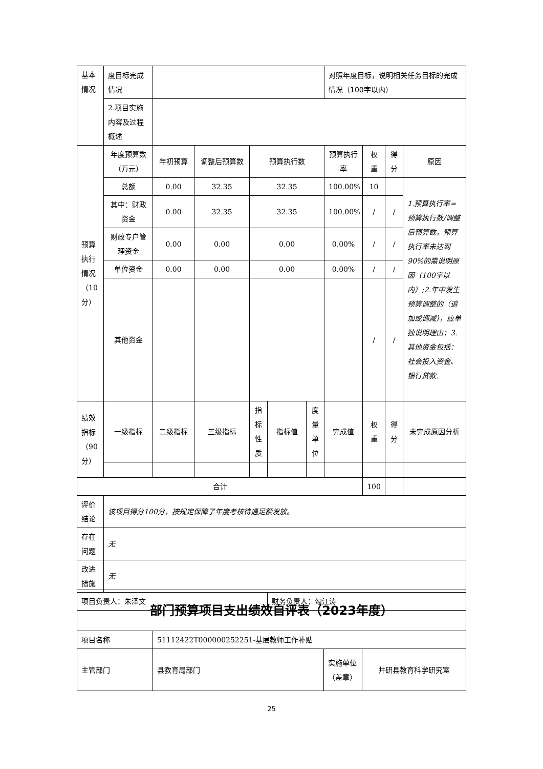| 基本情况 | 度目标完成情况 | | | | | | 对照年度目标，说明相关任务目标的完成情况（100字以内） | | | |
| | 2.项目实施内容及过程概述 | | | | | | | | | |
| 预算执行情况（10分） | 年度预算数（万元） | 年初预算 | 调整后预算数 | 预算执行数 | | | 预算执行率 | 权重 | 得分 | 原因 |
| | 总额 | 0.00 | 32.35 | 32.35 | | | 100.00% | 10 | | 1.预算执行率=预算执行数/调整后预算数，预算执行率未达到90%的需说明原因（100字以内）;2.年中发生预算调整的（追加或调减），应单独说明理由；3.其他资金包括：社会投入资金、银行贷款. |
| | 其中：财政资金 | 0.00 | 32.35 | 32.35 | | | 100.00% | / | / | |
| | 财政专户管理资金 | 0.00 | 0.00 | 0.00 | | | 0.00% | / | / | |
| | 单位资金 | 0.00 | 0.00 | 0.00 | | | 0.00% | / | / | |
| | 其他资金 | | | | | | | / | / | |
| 绩效指标（90分） | 一级指标 | 二级指标 | 三级指标 | 指标性质 | 指标值 | 度量单位 | 完成值 | 权重 | 得分 | 未完成原因分析 |
| 合计 | | | | | | | | 100 | | |
| 评价结论 | 该项目得分100分，按规定保障了年度考核待遇足额发放。 | | | | | | | | | |
| 存在问题 | 无 | | | | | | | | | |
| 改进措施 | 无 | | | | | | | | | |
| 项目负责人：朱泽文 | | | | | 财务负责人：勾江涛 | | | | | |
| 部门预算项目支出绩效自评表（2023年度） | | | |
| 项目名称 | 51112422T000000252251-基层教师工作补贴 | | |
| 主管部门 | 县教育局部门 | 实施单位（盖章） | 井研县教育科学研究室 |
25